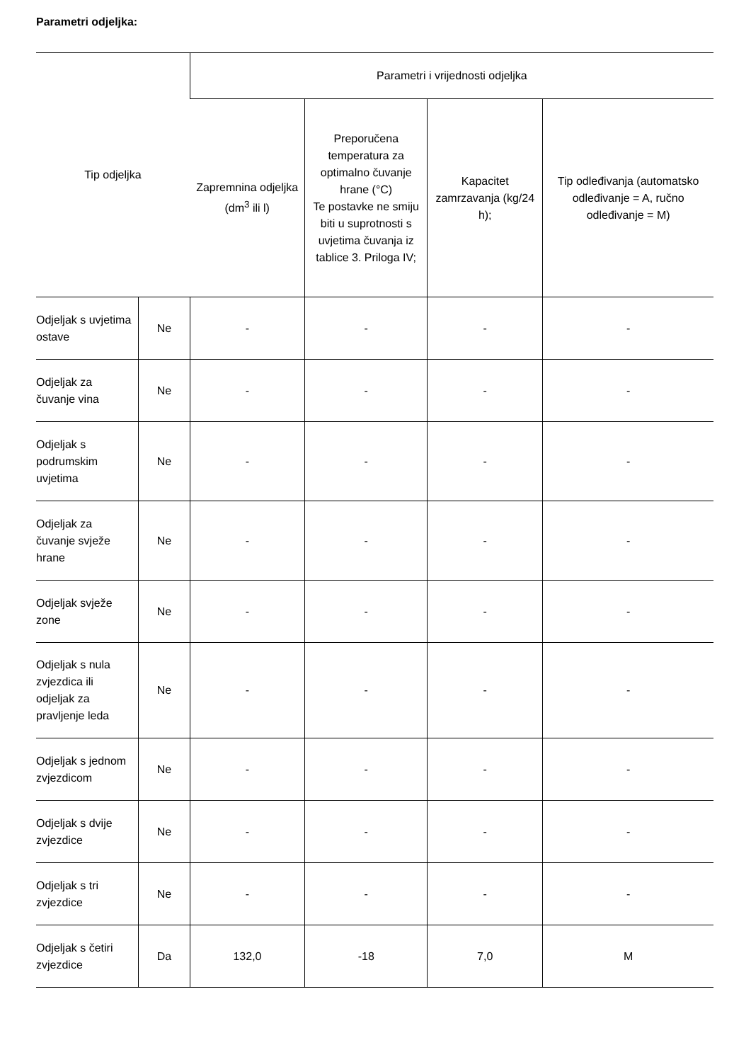Parametri odjeljka:
| Tip odjeljka | | Parametri i vrijednosti odjeljka | | | |
| --- | --- | --- | --- | --- | --- |
| | | Zapremnina odjeljka (dm<sup>3</sup> ili l) | Preporučena temperatura za optimalno čuvanje hrane (°C) Te postavke ne smiju biti u suprotnosti s uvjetima čuvanja iz tablice 3. Priloga IV; | Kapacitet zamrzavanja (kg/24 h); | Tip odleđivanja (automatsko odleđivanje = A, ručno odleđivanje = M) |
| Odjeljak s uvjetima ostave | Ne | - | - | - | - |
| Odjeljak za čuvanje vina | Ne | - | - | - | - |
| Odjeljak s podrumskim uvjetima | Ne | - | - | - | - |
| Odjeljak za čuvanje svježe hrane | Ne | - | - | - | - |
| Odjeljak svježe zone | Ne | - | - | - | - |
| Odjeljak s nula zvjezdica ili odjeljak za pravljenje leda | Ne | - | - | - | - |
| Odjeljak s jednom zvjezdicom | Ne | - | - | - | - |
| Odjeljak s dvije zvjezdice | Ne | - | - | - | - |
| Odjeljak s tri zvjezdice | Ne | - | - | - | - |
| Odjeljak s četiri zvjezdice | Da | 132,0 | -18 | 7,0 | M |